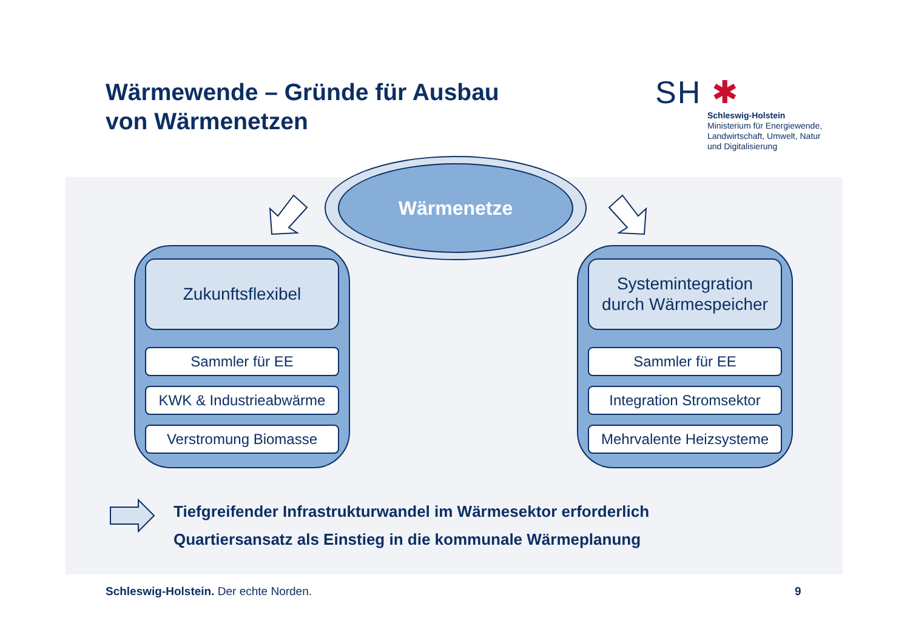Wärmewende – Gründe für Ausbau
von Wärmenetzen
SH ✱
Schleswig-Holstein
Ministerium für Energiewende,
Landwirtschaft, Umwelt, Natur
und Digitalisierung
Wärmenetze
Zukunftsflexibel
Sammler für EE
KWK & Industrieabwärme
Verstromung Biomasse
Systemintegration
durch Wärmespeicher
Sammler für EE
Integration Stromsektor
Mehrvalente Heizsysteme
Tiefgreifender Infrastrukturwandel im Wärmesektor erforderlich
Quartiersansatz als Einstieg in die kommunale Wärmeplanung
Schleswig-Holstein. Der echte Norden.
9